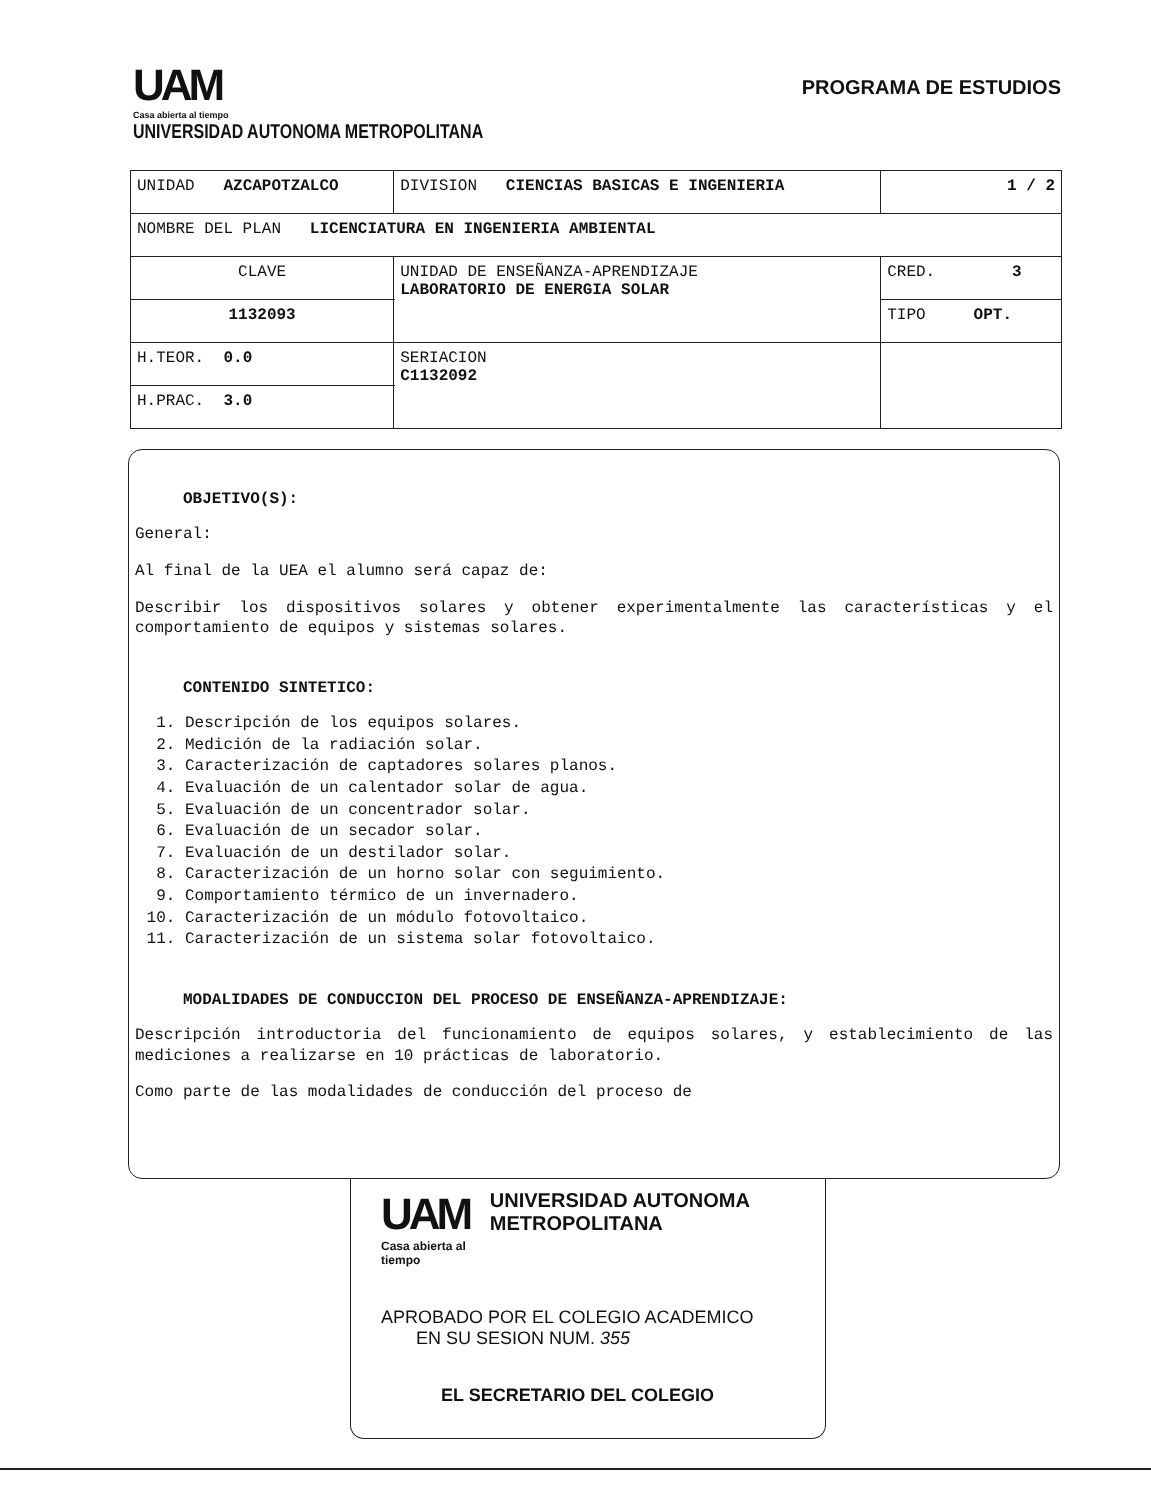UAM
Casa abierta al tiempo
UNIVERSIDAD AUTONOMA METROPOLITANA
PROGRAMA DE ESTUDIOS
| UNIDAD AZCAPOTZALCO | DIVISION CIENCIAS BASICAS E INGENIERIA | 1 / 2 |
| NOMBRE DEL PLAN LICENCIATURA EN INGENIERIA AMBIENTAL | | |
| CLAVE | UNIDAD DE ENSEÑANZA-APRENDIZAJE LABORATORIO DE ENERGIA SOLAR | CRED. 3 |
| 1132093 | | TIPO OPT. |
| H.TEOR. 0.0 | SERIACION C1132092 | |
| H.PRAC. 3.0 | | |
OBJETIVO(S):
General:
Al final de la UEA el alumno será capaz de:
Describir los dispositivos solares y obtener experimentalmente las características y el comportamiento de equipos y sistemas solares.
CONTENIDO SINTETICO:
1. Descripción de los equipos solares.
2. Medición de la radiación solar.
3. Caracterización de captadores solares planos.
4. Evaluación de un calentador solar de agua.
5. Evaluación de un concentrador solar.
6. Evaluación de un secador solar.
7. Evaluación de un destilador solar.
8. Caracterización de un horno solar con seguimiento.
9. Comportamiento térmico de un invernadero.
10. Caracterización de un módulo fotovoltaico.
11. Caracterización de un sistema solar fotovoltaico.
MODALIDADES DE CONDUCCION DEL PROCESO DE ENSEÑANZA-APRENDIZAJE:
Descripción introductoria del funcionamiento de equipos solares, y establecimiento de las mediciones a realizarse en 10 prácticas de laboratorio.
Como parte de las modalidades de conducción del proceso de
UAM
Casa abierta al tiempo
UNIVERSIDAD AUTONOMA METROPOLITANA
APROBADO POR EL COLEGIO ACADEMICO
EN SU SESION NUM. 355
EL SECRETARIO DEL COLEGIO